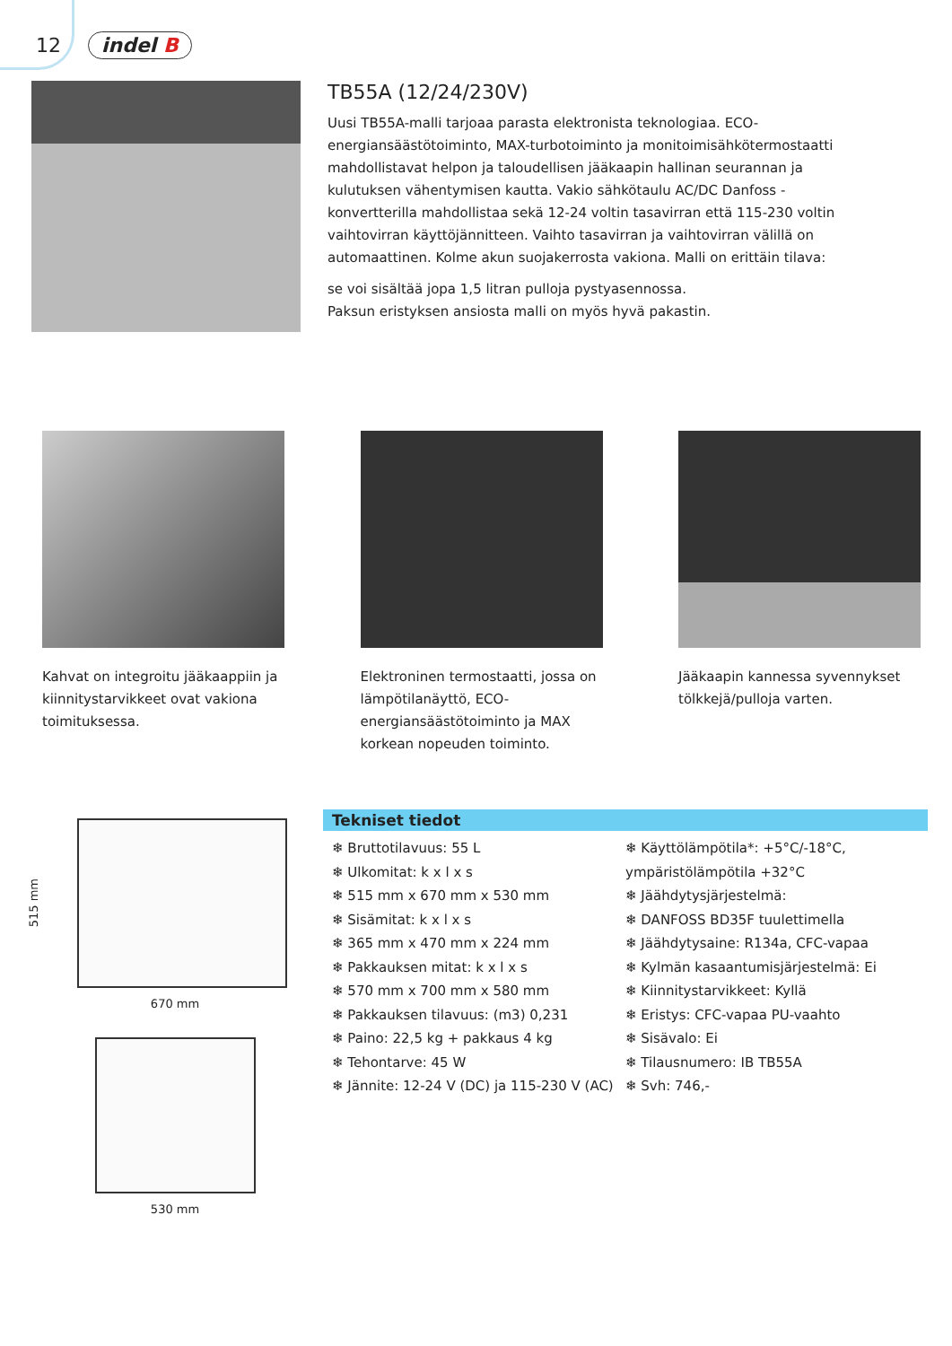12 indel B
TB55A (12/24/230V)
Uusi TB55A-malli tarjoaa parasta elektronista teknologiaa. ECO-energiansäästötoiminto, MAX-turbotoiminto ja monitoimisähkötermostaatti mahdollistavat helpon ja taloudellisen jääkaapin hallinan seurannan ja kulutuksen vähentymisen kautta. Vakio sähkötaulu AC/DC Danfoss -konvertterilla mahdollistaa sekä 12-24 voltin tasavirran että 115-230 voltin vaihtovirran käyttöjännitteen. Vaihto tasavirran ja vaihtovirran välillä on automaattinen. Kolme akun suojakerrosta vakiona. Malli on erittäin tilava:
se voi sisältää jopa 1,5 litran pulloja pystyasennossa.
Paksun eristyksen ansiosta malli on myös hyvä pakastin.
Kahvat on integroitu jääkaappiin ja kiinnitystarvikkeet ovat vakiona toimituksessa.
Elektroninen termostaatti, jossa on lämpötilanäyttö, ECO-energiansäästötoiminto ja MAX korkean nopeuden toiminto.
Jääkaapin kannessa syvennykset tölkkejä/pulloja varten.
515 mm
670 mm
530 mm
Tekniset tiedot
❄ Bruttotilavuus: 55 L
❄ Ulkomitat: k x l x s
❄ 515 mm x 670 mm x 530 mm
❄ Sisämitat: k x l x s
❄ 365 mm x 470 mm x 224 mm
❄ Pakkauksen mitat: k x l x s
❄ 570 mm x 700 mm x 580 mm
❄ Pakkauksen tilavuus: (m3) 0,231
❄ Paino: 22,5 kg + pakkaus 4 kg
❄ Tehontarve: 45 W
❄ Jännite: 12-24 V (DC) ja 115-230 V (AC)
❄ Käyttölämpötila*: +5°C/-18°C, ympäristölämpötila +32°C
❄ Jäähdytysjärjestelmä:
❄ DANFOSS BD35F tuulettimella
❄ Jäähdytysaine: R134a, CFC-vapaa
❄ Kylmän kasaantumisjärjestelmä: Ei
❄ Kiinnitystarvikkeet: Kyllä
❄ Eristys: CFC-vapaa PU-vaahto
❄ Sisävalo: Ei
❄ Tilausnumero: IB TB55A
❄ Svh: 746,-